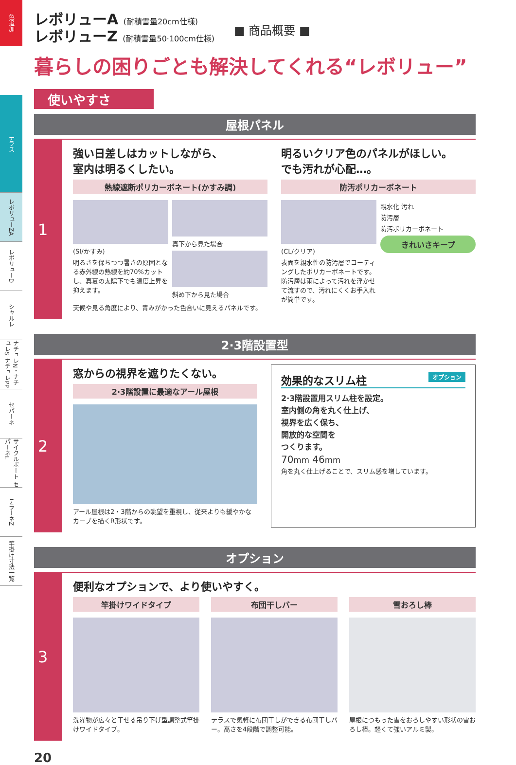色追加
テラス
レボリューZA
レボリューD
シャルレ
ナチュレN・ナチュレS ナチュレPP
セパーネ
サイクルポート セパーネL
テラーネZ
竿掛け寸法一覧
レボリューA (耐積雪量20cm仕様)
レボリューZ (耐積雪量50·100cm仕様)
■ 商品概要 ■
暮らしの困りごとも解決してくれる“レボリュー”
使いやすさ
屋根パネル
1
強い日差しはカットしながら、
室内は明るくしたい。
熱線遮断ポリカーボネート(かすみ調)
(SI/かすみ)
明るさを保ちつつ暑さの原因となる赤外線の熱線を約70%カットし、真夏の太陽下でも温度上昇を抑えます。
真下から見た場合
斜め下から見た場合
天候や見る角度により、青みがかった色合いに見えるパネルです。
明るいクリア色のパネルがほしい。
でも汚れが心配…。
防汚ポリカーボネート
(CL/クリア)
表面を親水性の防汚層でコーティングしたポリカーボネートです。防汚層は雨によって汚れを浮かせて流すので、汚れにくくお手入れが簡単です。
親水化 汚れ
防汚層
防汚ポリカーボネート
きれいさキープ
2·3階設置型
2
窓からの視界を遮りたくない。
2·3階設置に最適なアール屋根
アール屋根は2・3階からの眺望を重視し、従来よりも緩やかなカーブを描くR形状です。
効果的なスリム柱 オプション
2·3階設置用スリム柱を設定。
室内側の角を丸く仕上げ、
視界を広く保ち、
開放的な空間を
つくります。
70mm 46mm
角を丸く仕上げることで、スリム感を増しています。
オプション
3
便利なオプションで、より使いやすく。
竿掛けワイドタイプ
洗濯物が広々と干せる吊り下げ型調整式竿掛けワイドタイプ。
布団干しバー
テラスで気軽に布団干しができる布団干しバー。高さを4段階で調整可能。
雪おろし棒
屋根につもった雪をおろしやすい形状の雪おろし棒。軽くて強いアルミ製。
20